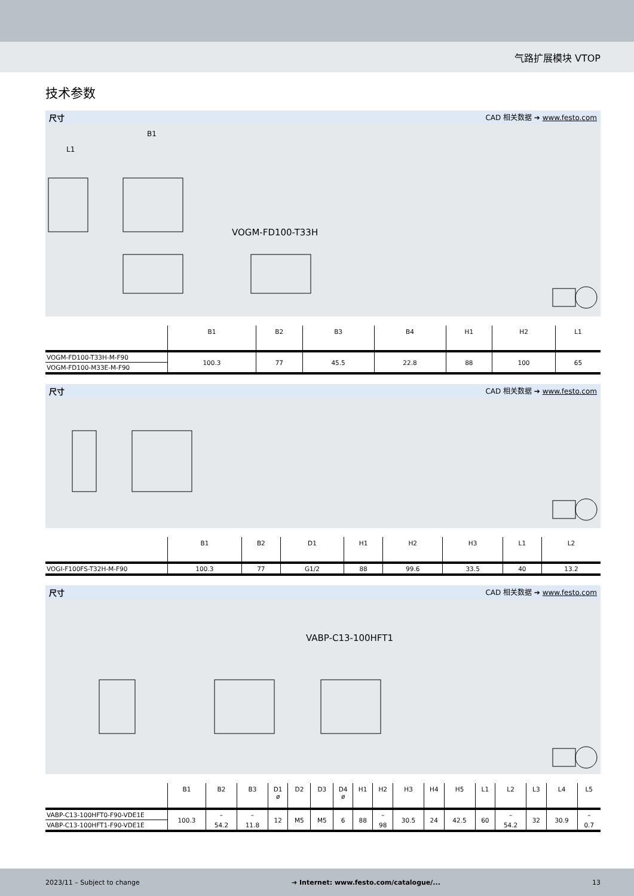气路扩展模块 VTOP
技术参数
尺寸 CAD 相关数据 ➔ www.festo.com
VOGM-FD100-T33H
B1
L1
| | B1 | B2 | B3 | B4 | H1 | H2 | L1 |
| --- | --- | --- | --- | --- | --- | --- | --- |
| VOGM-FD100-T33H-M-F90 | 100.3 | 77 | 45.5 | 22.8 | 88 | 100 | 65 |
| VOGM-FD100-M33E-M-F90 | | | | | | | |
尺寸 CAD 相关数据 ➔ www.festo.com
| | B1 | B2 | D1 | H1 | H2 | H3 | L1 | L2 |
| --- | --- | --- | --- | --- | --- | --- | --- | --- |
| VOGI-F100FS-T32H-M-F90 | 100.3 | 77 | G1/2 | 88 | 99.6 | 33.5 | 40 | 13.2 |
尺寸 CAD 相关数据 ➔ www.festo.com
VABP-C13-100HFT1
| | B1 | B2 | B3 | D1 ø | D2 | D3 | D4 ø | H1 | H2 | H3 | H4 | H5 | L1 | L2 | L3 | L4 | L5 |
| --- | --- | --- | --- | --- | --- | --- | --- | --- | --- | --- | --- | --- | --- | --- | --- | --- | --- |
| VABP-C13-100HFT0-F90-VDE1E | 100.3 | – | – | 12 | M5 | M5 | 6 | 88 | – | 30.5 | 24 | 42.5 | 60 | – | 32 | 30.9 | – |
| VABP-C13-100HFT1-F90-VDE1E | | 54.2 | 11.8 | | | | | | 98 | | | | | 54.2 | | | 0.7 |
2023/11 – Subject to change ➔ Internet: www.festo.com/catalogue/... 13